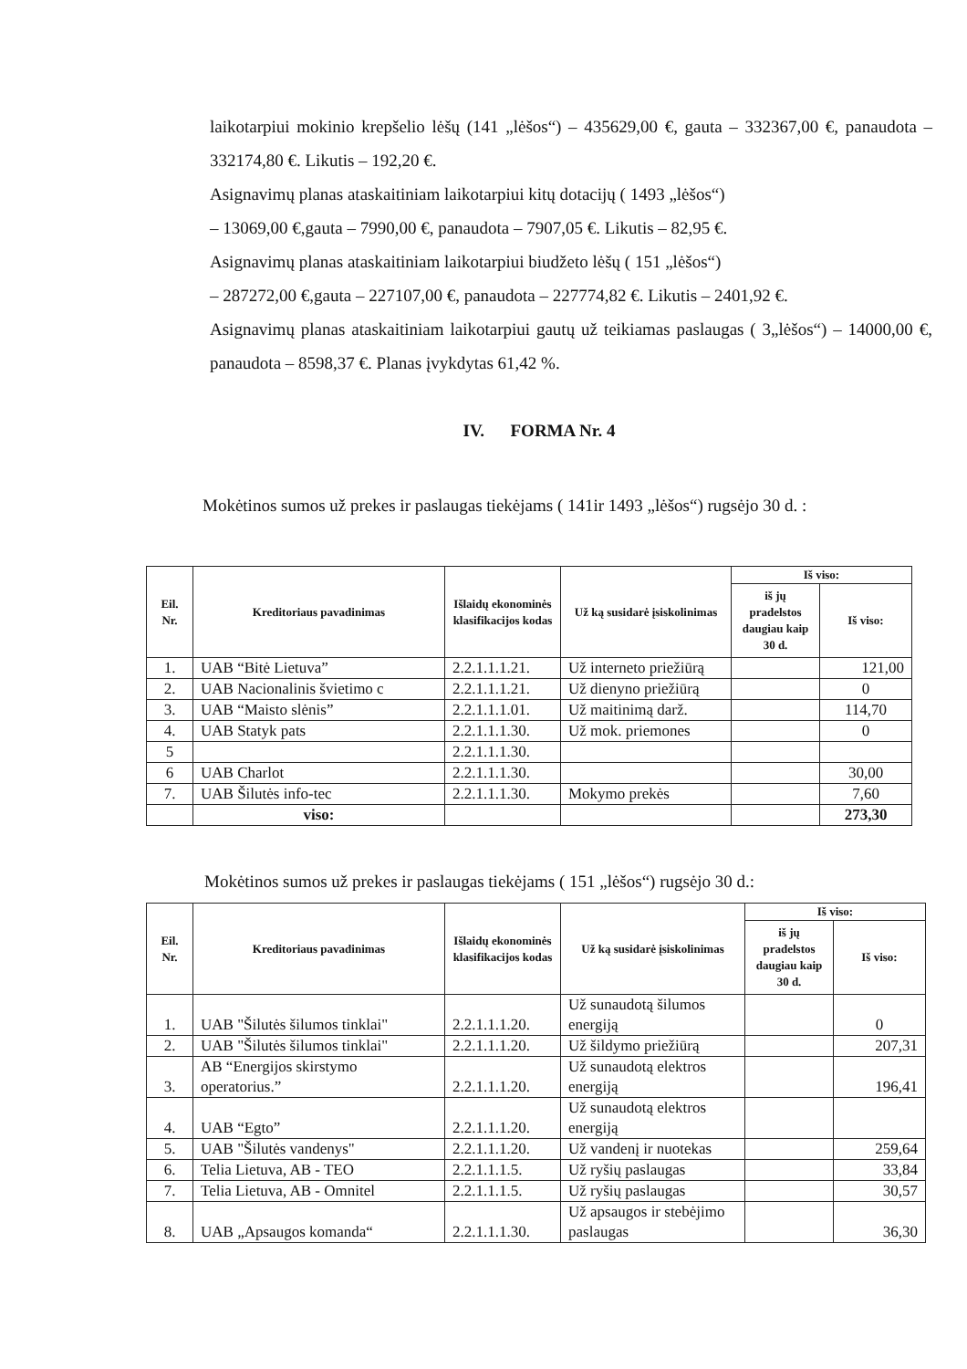laikotarpiui mokinio krepšelio lėšų (141 „lėšos“) – 435629,00 €, gauta – 332367,00 €, panaudota – 332174,80 €. Likutis – 192,20 €.
Asignavimų planas ataskaitiniam laikotarpiui kitų dotacijų ( 1493 „lėšos“)
– 13069,00 €,gauta – 7990,00 €, panaudota – 7907,05 €. Likutis – 82,95 €.
Asignavimų planas ataskaitiniam laikotarpiui biudžeto lėšų ( 151 „lėšos“)
– 287272,00 €,gauta – 227107,00 €, panaudota – 227774,82 €. Likutis – 2401,92 €.
Asignavimų planas ataskaitiniam laikotarpiui gautų už teikiamas paslaugas ( 3„lėšos“) – 14000,00 €, panaudota – 8598,37 €. Planas įvykdytas 61,42 %.
IV. FORMA Nr. 4
Mokėtinos sumos už prekes ir paslaugas tiekėjams ( 141ir 1493 „lėšos“) rugsėjo 30 d. :
| Eil. Nr. | Kreditoriaus pavadinimas | Išlaidų ekonominės klasifikacijos kodas | Už ką susidarė įsiskolinimas | Iš viso: | |
| --- | --- | --- | --- | --- | --- |
| | | | | iš jų pradelstos daugiau kaip 30 d. | Iš viso: |
| 1. | UAB “Bitė Lietuva” | 2.2.1.1.1.21. | Už interneto priežiūrą | | 121,00 |
| 2. | UAB Nacionalinis švietimo c | 2.2.1.1.1.21. | Už dienyno priežiūrą | | 0 |
| 3. | UAB “Maisto slėnis” | 2.2.1.1.1.01. | Už maitinimą darž. | | 114,70 |
| 4. | UAB Statyk pats | 2.2.1.1.1.30. | Už mok. priemones | | 0 |
| 5 | | 2.2.1.1.1.30. | | | |
| 6 | UAB Charlot | 2.2.1.1.1.30. | | | 30,00 |
| 7. | UAB Šilutės info-tec | 2.2.1.1.1.30. | Mokymo prekės | | 7,60 |
| | viso: | | | | 273,30 |
Mokėtinos sumos už prekes ir paslaugas tiekėjams ( 151 „lėšos“) rugsėjo 30 d.:
| Eil. Nr. | Kreditoriaus pavadinimas | Išlaidų ekonominės klasifikacijos kodas | Už ką susidarė įsiskolinimas | Iš viso: | |
| --- | --- | --- | --- | --- | --- |
| | | | | iš jų pradelstos daugiau kaip 30 d. | Iš viso: |
| 1. | UAB "Šilutės šilumos tinklai" | 2.2.1.1.1.20. | Už sunaudotą šilumos energiją | | 0 |
| 2. | UAB "Šilutės šilumos tinklai" | 2.2.1.1.1.20. | Už šildymo priežiūrą | | 207,31 |
| 3. | AB “Energijos skirstymo operatorius.” | 2.2.1.1.1.20. | Už sunaudotą elektros energiją | | 196,41 |
| 4. | UAB “Egto” | 2.2.1.1.1.20. | Už sunaudotą elektros energiją | | |
| 5. | UAB "Šilutės vandenys" | 2.2.1.1.1.20. | Už vandenį ir nuotekas | | 259,64 |
| 6. | Telia Lietuva, AB - TEO | 2.2.1.1.1.5. | Už ryšių paslaugas | | 33,84 |
| 7. | Telia Lietuva, AB - Omnitel | 2.2.1.1.1.5. | Už ryšių paslaugas | | 30,57 |
| 8. | UAB „Apsaugos komanda“ | 2.2.1.1.1.30. | Už apsaugos ir stebėjimo paslaugas | | 36,30 |